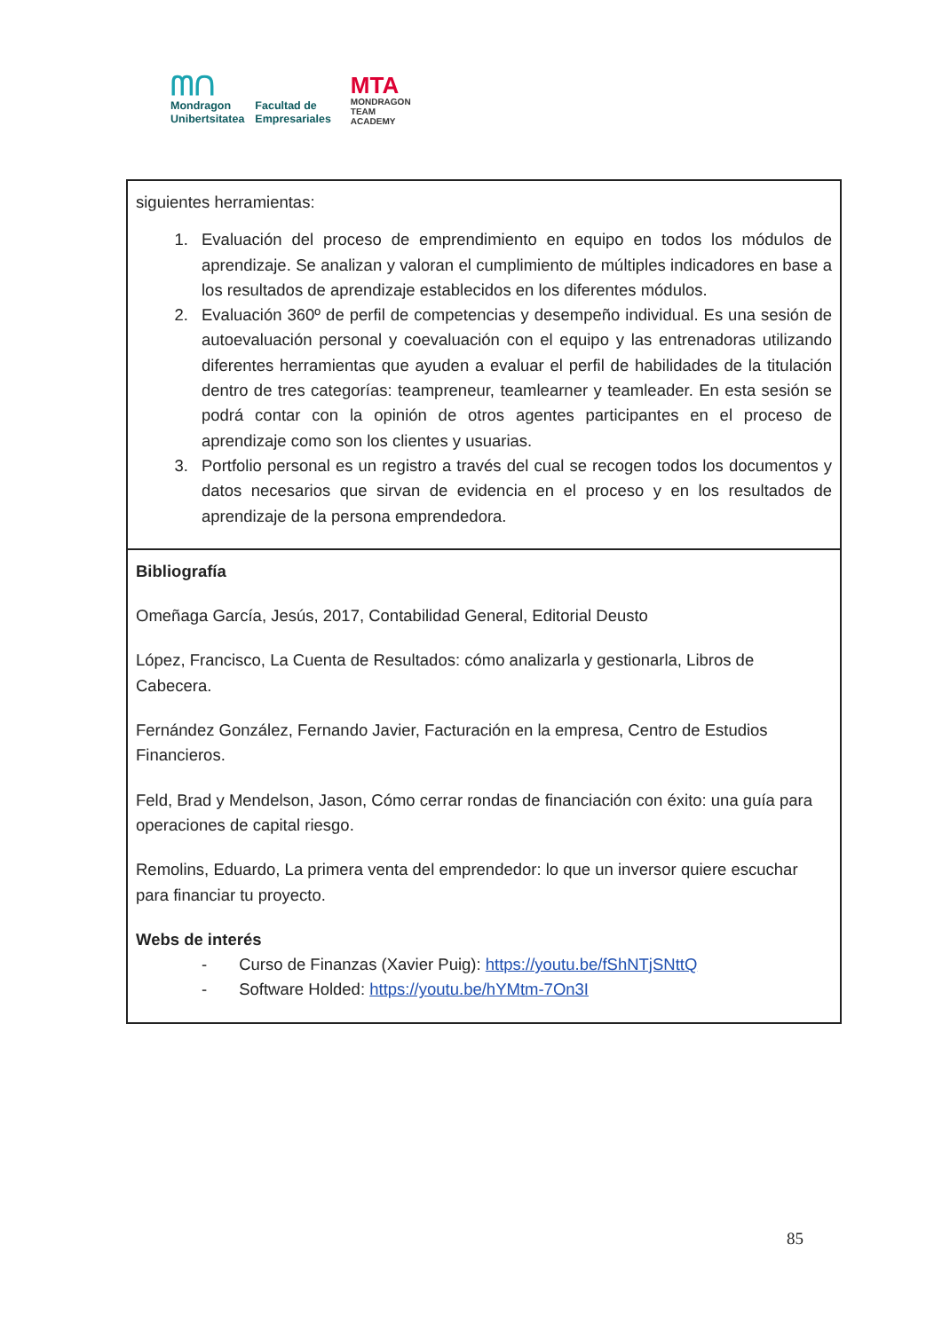ᗰᑎ
Mondragon
Unibertsitatea
Facultad de
Empresariales
MTA
MONDRAGON
TEAM
ACADEMY
| siguientes herramientas: 1. Evaluación del proceso de emprendimiento en equipo en todos los módulos de aprendizaje. Se analizan y valoran el cumplimiento de múltiples indicadores en base a los resultados de aprendizaje establecidos en los diferentes módulos. 2. Evaluación 360º de perfil de competencias y desempeño individual. Es una sesión de autoevaluación personal y coevaluación con el equipo y las entrenadoras utilizando diferentes herramientas que ayuden a evaluar el perfil de habilidades de la titulación dentro de tres categorías: teampreneur, teamlearner y teamleader. En esta sesión se podrá contar con la opinión de otros agentes participantes en el proceso de aprendizaje como son los clientes y usuarias. 3. Portfolio personal es un registro a través del cual se recogen todos los documentos y datos necesarios que sirvan de evidencia en el proceso y en los resultados de aprendizaje de la persona emprendedora. |
| Bibliografía Omeñaga García, Jesús, 2017, Contabilidad General, Editorial Deusto López, Francisco, La Cuenta de Resultados: cómo analizarla y gestionarla, Libros de Cabecera. Fernández González, Fernando Javier, Facturación en la empresa, Centro de Estudios Financieros. Feld, Brad y Mendelson, Jason, Cómo cerrar rondas de financiación con éxito: una guía para operaciones de capital riesgo. Remolins, Eduardo, La primera venta del emprendedor: lo que un inversor quiere escuchar para financiar tu proyecto. Webs de interés - Curso de Finanzas (Xavier Puig): https://youtu.be/fShNTjSNttQ - Software Holded: https://youtu.be/hYMtm-7On3I |
85